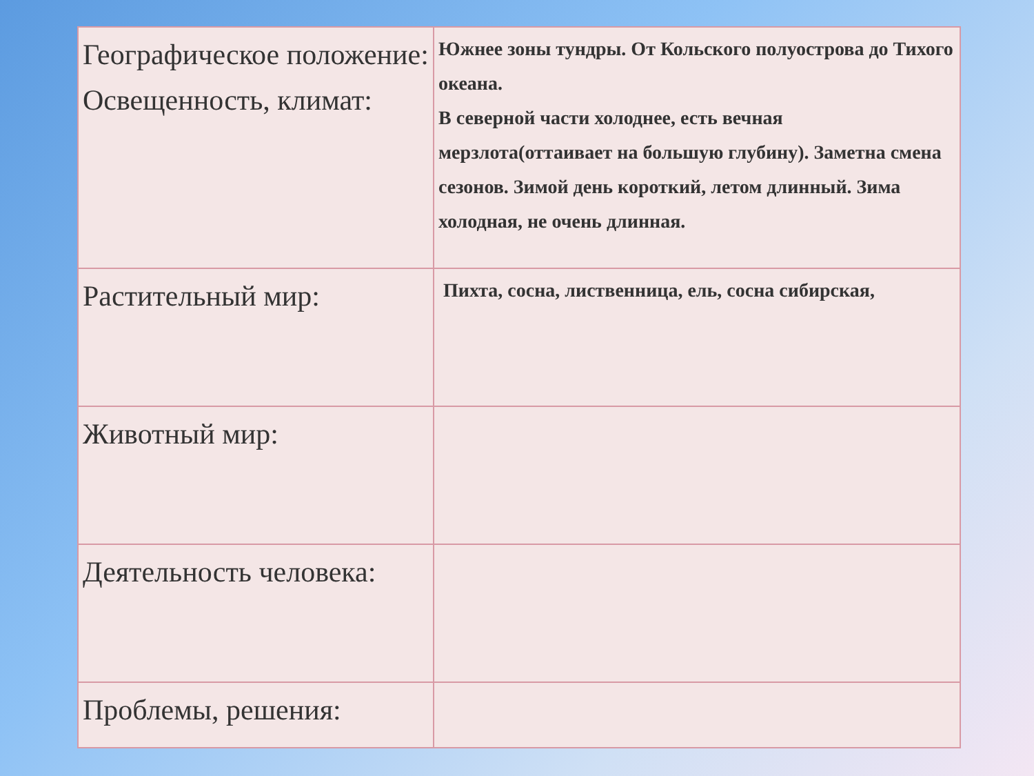| Географическое положение: Освещенность, климат: | Южнее зоны тундры. От Кольского полуострова до Тихого океана. В северной части холоднее, есть вечная мерзлота(оттаивает на большую глубину). Заметна смена сезонов. Зимой день короткий, летом длинный. Зима холодная, не очень длинная. |
| Растительный мир: | Пихта, сосна, лиственница, ель, сосна сибирская, |
| Животный мир: | |
| Деятельность человека: | |
| Проблемы, решения: | |